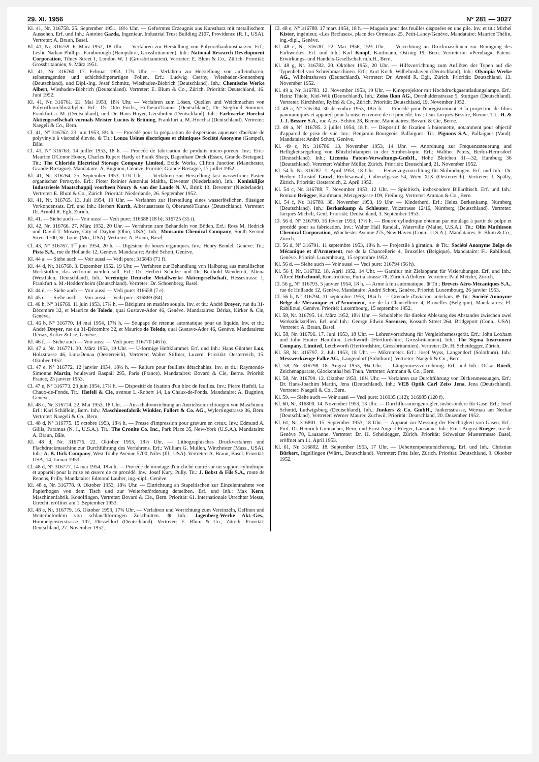29. XI. 1956 N° 281 — 3027
Kl. 41, Nr. 316758. 25. September 1951, 18½ Uhr. — Geformtes Erzeugnis aus Kunstharz mit metallischem Aussehen. Erf. und Inh.: Antoine Gazda, Ingenieur, Industrial Trust Building 2107, Providence (R. I., USA). Vertreter: A. Braun, Basel.
Kl. 41, Nr. 316759. 6. März 1952, 18 Uhr. — Verfahren zur Herstellung von Polyurethankunstharzen. Erf.: Leslie Nathan Phillips, Farnborough (Hampshire, Grossbritannien). Inh.: National Research Development Corporation, Tilney Street 1, London W. 1 (Grossbritannien). Vertreter: E. Blum & Co., Zürich. Priorität: Grossbritannien, 9. März 1951.
Kl. 41, Nr. 316760. 17. Februar 1953, 17¼ Uhr. — Verfahren zur Herstellung von aufleimbaren, selbsttragenden und schichtkörperartigen Folien. Erf.: Ludwig Cserny, Wiesbaden-Sonnenberg (Deutschland), und Dipl.-Ing. Josef Schmitz, Wiesbaden-Biebrich (Deutschland). Inh.: Chemische Werke Albert, Wiesbaden-Biebrich (Deutschland). Vertreter: E. Blum & Co., Zürich. Priorität: Deutschland, 16. Juni 1952.
Kl. 41, Nr. 316761. 21. Mai 1953, 18¼ Uhr. — Verfahren zum Lösen, Quellen und Weichmachen von Polytrifluorchloräthylen. Erf.: Dr. Otto Fuchs, Hofheim/Taunus (Deutschland); Dr. Siegfried Sommer, Frankfurt a. M. (Deutschland), und Dr. Hans Hoyer, Gersthofen (Deutschland). Inh.: Farbwerke Hoechst Aktiengesellschaft vormals Meister Lucius & Brüning, Frankfurt a. M.-Hoechst (Deutschland). Vertreter: Naegeli & Co., Bern.
Cl. 41, N° 316762. 23 juin 1953, 8¼ h. — Procédé pour la préparation de dispersions aqueuses d'acétate de polyvinyle à viscosité élevée. ⊕ Tit.: Lonza Usines électriques et chimiques Société Anonyme (Gampel), Bâle.
Cl. 41, N° 316763. 14 juillet 1953, 18 h. — Procédé de fabrication de produits micro-poreux. Inv.: Eric-Maurice O'Conor Honey, Charles Rupert Hardy et Frank Sharp, Dagenham Dock (Essex, Grande-Bretagne). Tit.: The Chloride Electrical Storage Company Limited, Exide Works, Clifton Junction (Manchester, Grande-Bretagne). Mandataire: A. Bugnion, Genève. Priorité: Grande-Bretagne, 17 juillet 1952.
Kl. 41, Nr. 316764. 25. September 1953, 17¼ Uhr. — Verfahren zur Herstellung fast wasserfreier Pasten organischer Peroxyde. Erf.: Pieter Reinier Antonius Maltha, Deventer (Niederlande). Inh.: Koninklijke Industrieele Maatschappij voorheen Noury & van der Lande N. V., Brink 13, Deventer (Niederlande). Vertreter: E. Blum & Co., Zürich. Priorität: Niederlande, 26. September 1952.
Kl. 41, Nr. 316765. 13. Juli 1954, 19 Uhr. — Verfahren zur Herstellung eines wasserlöslichen, flüssigen Vorkondensats. Erf. und Inh.: Herbert Kurth, Alberusstrasse 8, Oberursel/Taunus (Deutschland). Vertreter: Dr. Arnold R. Egli, Zürich.
Kl. 41. — Siehe auch — Voir aussi — Vedi pure: 316688 (18 b); 316725 (35 i).
Kl. 42, Nr. 316766. 27. März 1952, 20 Uhr. — Verfahren zum Behandeln von Böden. Erf.: Ross M. Hedrick und David T. Mowry, City of Dayton (Ohio, USA). Inh.: Monsanto Chemical Company, South Second Street 1700, St. Louis (Mo., USA). Vertreter: A. Braun, Basel.
Cl. 43, N° 316767. 1<sup>er</sup> juin 1954, 20 h. — Digesteur de boues organiques. Inv.: Henry Bendel, Genève. Tit.: Pista S.A., rue de Hollande 12, Genève. Mandataire: André Schott, Genève.
Kl. 44 a. — Siehe auch — Voir aussi — Vedi pure: 316843 (71 f).
Kl. 44 d, Nr. 316768. 3. Dezember 1952, 19 Uhr. — Verfahren zur Behandlung von Halbzeug aus metallischen Werkstoffen, das verformt werden soll. Erf.: Dr. Herbert Schulze und Dr. Berthold Wenderott, Altena (Westfalen, Deutschland). Inh.: Vereinigte Deutsche Metallwerke Aktiengesellschaft, Hessestrasse 1, Frankfurt a. M.-Heddernheim (Deutschland). Vertreter: Dr. Schoenberg, Basel.
Kl. 44 d. — Siehe auch — Voir aussi — Vedi pure: 316658 (7 e).
Kl. 45 c. — Siehe auch — Voir aussi — Vedi pure: 316869 (84).
Cl. 46 b, N° 316769. 11 juin 1953, 17¾ h. — Récipient en matière souple. Inv. et tit.: André Dreyer, rue du 31-Décembre 32, et Maurice de Toledo, quai Gustave-Ador 46, Genève. Mandataires: Dériaz, Kirker & Cie, Genève.
Cl. 46 b, N° 316770. 14 mai 1954, 17¾ h. — Soupape de retenue automatique pour un liquide. Inv. et tit.: André Dreyer, rue du 31-Décembre 32, et Maurice de Toledo, quai Gustave-Ador 46, Genève. Mandataires: Dériaz, Kirker & Cie, Genève.
Kl. 46 f. — Siehe auch — Voir aussi — Vedi pure: 316770 (46 b).
Kl. 47 a, Nr. 316771. 30. März 1953, 19 Uhr. — U-förmige Heftklammer. Erf. und Inh.: Hans Günther Lux, Holzstrasse 46, Linz/Donau (Oesterreich). Vertreter: Walter Stiftner, Luzern. Priorität: Oesterreich, 15. Oktober 1952.
Cl. 47 e, N° 316772. 12 janvier 1954, 18½ h. — Reliure pour feuillets détachables. Inv. et tit.: Raymonde-Simonne Martin, boulevard Raspail 295, Paris (France). Mandataires: Bovard & Cie, Berne. Priorité: France, 23 janvier 1953.
Cl. 47 e, N° 316773. 23 juin 1954, 17¾ h. — Dispositif de fixation d'un bloc de feuilles. Inv.: Pierre Hæfeli, La Chaux-de-Fonds. Tit.: Hæfeli & Cie, avenue L.-Robert 14, La Chaux-de-Fonds. Mandataire: A. Bugnion, Genève.
Kl. 48 c, Nr. 316774. 22. Mai 1953, 18 Uhr. — Ausschaltvorrichtung an Antriebseinrichtungen von Maschinen. Erf.: Karl Schäflein, Bern. Inh.: Maschinenfabrik Winkler, Fallert & Co. AG., Wylerringstrasse 36, Bern. Vertreter: Naegeli & Co., Bern.
Cl. 48 d, N° 316775. 15 octobre 1953, 18½ h. — Presse d'impression pour gravure en creux. Inv.: Edmund A. Gillis, Paramus (N. J., U.S.A.). Tit.: The Cronite Co. Inc., Park Place 35, New-York (U.S.A.). Mandataire: A. Braun, Bâle.
Kl. 48 d, Nr. 316776. 22. Oktober 1953, 18½ Uhr. — Lithographisches Druckverfahren und Flachdruckmaschine zur Durchführung des Verfahrens. Erf.: William G. Mullen, Winchester (Mass., USA). Inh.: A. B. Dick Company, West Touhy Avenue 5700, Niles (Ill., USA). Vertreter: A. Braun, Basel. Priorität: USA, 14. Januar 1953.
Cl. 48 d, N° 316777. 14 mai 1954, 18¼ h. — Procédé de montage d'un cliché cintré sur un support cylindrique et appareil pour la mise en œuvre de ce procédé. Inv.: Josef Kury, Pully. Tit.: J. Bobst & Fils S.A., route de Renens, Prilly. Mandataire: Edmond Lauber, ing.-dipl., Genève.
Kl. 48 e, Nr. 316778. 9. Oktober 1953, 18¼ Uhr. — Einrichtung an Stapeltischen zur Einzelentnahme von Papierbogen von dem Tisch und zur Weiterbeförderung derselben. Erf. und Inh.: Max Kern, Maschinenfabrik, Konolfingen. Vertreter: Bovard & Cie., Bern. Priorität: 61. Internationale Utrechter Messe, Utrecht, eröffnet am 1. September 1953.
Kl. 48 e, Nr. 316779. 16. Oktober 1953, 17¾ Uhr. — Verfahren und Vorrichtung zum Vereinzeln, Oeffnen und Weiterbefördern von schlauchförmigen Zuschnitten. ⊕ Inh.: Jagenberg-Werke Akt.-Ges., Himmelgeisterstrasse 107, Düsseldorf (Deutschland). Vertreter: E. Blum & Co., Zürich. Priorität: Deutschland, 27. November 1952.
Cl. 48 e, N° 316780. 17 mars 1954, 18 h. — Magasin pour des feuilles disposées en une pile. Inv. et tit.: Michel Kister, ingénieur, «Les Recluses», place des Ormeaux 25, Petit-Lancy/Genève. Mandataire: Maurice Thélin, ing.-dipl., Genève.
Kl. 48 e, Nr. 316781. 22. Mai 1956, 15½ Uhr. — Vorrichtung an Druckmaschinen zur Reinigung des Farbwerkes. Erf. und Inh.: Karl Knopf, Kaufmann, Ostring 19, Bern. Vertreterin: «Peruhag», Patent-Erwirkungs- und Handels-Gesellschaft m.b.H., Bern.
Kl. 48 g, Nr. 316782. 20. Oktober 1953, 20 Uhr. — Hilfsvorrichtung zum Auflöten der Typen auf die Typenhebel von Schreibmaschinen. Erf.: Kurt Koch, Wilhelmshaven (Deutschland). Inh.: Olympia Werke AG., Wilhelmshaven (Deutschland). Vertreter: Dr. Arnold R. Egli, Zürich. Priorität: Deutschland, 13. November 1952.
Kl. 49 a, Nr. 316783. 12. November 1953, 19 Uhr. — Kinoprojektor mit Hochdruckgasentladungslampe. Erf.: Heinz Thiele, Kiel-Wik (Deutschland). Inh.: Zeiss Ikon AG., Dornhaldenstrasse 5, Stuttgart (Deutschland). Vertreter: Kirchhofer, Ryffel & Co., Zürich. Priorität: Deutschland, 19. November 1952.
Cl. 49 a, N° 316784. 30 décembre 1953, 18½ h. — Procédé pour l'enregistrement et la projection de films panoramiques et appareil pour la mise en œuvre de ce procédé. Inv.: Jean-Jacques Bessire, Bienne. Tit.: H. & J. J. Bessire S.A., rue Alex.-Schöni 28, Bienne. Mandataires: Bovard & Cie, Berne.
Cl. 49 a, N° 316785. 2 juillet 1954, 18 h. — Dispositif de fixation à baïonnette, notamment pour objectif d'appareil de prise de vue. Inv.: Benjamin Bourgeois, Ballaigues. Tit.: Pignons S.A., Ballaigues (Vaud). Mandataire: André Schott, Genève.
Kl. 49 c, Nr. 316786. 13. November 1953, 14 Uhr. — Anordnung zur Frequenzsteuerung und Helligkeitsregelung von Blitzlichtlampen in der Stroboskopie. Erf.: Walther Peters, Berlin-Hermsdorf (Deutschland). Inh.: Licentia Patent-Verwaltungs-GmbH., Hohe Bleichen 31—32, Hamburg 36 (Deutschland). Vertreter: Walther Müller, Zürich. Priorität: Deutschland, 21. November 1952.
Kl. 54 b, Nr. 316787. 1. April 1953, 18 Uhr. — Fersenzugvorrichtung für Skibindungen. Erf. und Inh.: Dr. Herbert Christof Günzl, Rechtsanwalt, Cobenzlgasse 54, Wien XIX (Oesterreich). Vertreter: J. Spälty, Zürich. Priorität: Oesterreich, 2. April 1952.
Kl. 54 c, Nr. 316788. 7. November 1953, 12 Uhr. — Spieltisch, insbesondere Billardtisch. Erf. und Inh.: Romain Brügger, Kaufmann, Metzgergasse 109, Freiburg. Vertreter: Amman & Co., Bern.
Kl. 54 f, Nr. 316789. 30. November 1953, 19 Uhr. — Kinderherd. Erf.: Heinz Berkenkamp, Nürnberg (Deutschland). Inh.: Berkenkamp & Schleuter, Volzstrasse 12/16, Nürnberg (Deutschland). Vertreter: Jacques Micheli, Genf. Priorität: Deutschland, 3. September 1953.
Cl. 56 d, N° 316790. 16 février 1953, 17½ h. — Bourre cylindrique obtenue par moulage à partir de pulpe et procédé pour sa fabrication. Inv.: Walter Hall Randall, Waterville (Maine, U.S.A.). Tit.: Olin Mathieson Chemical Corporation, Winchester Avenue 275, New Haven (Conn., U.S.A.). Mandataires: E. Blum & Co., Zurich.
Cl. 56 d, N° 316791. 11 septembre 1953, 18¼ h. — Projectile à giration. ⊕ Tit.: Société Anonyme Belge de Mécanique et d'Armement, rue de la Chancellerie 4, Bruxelles (Belgique). Mandataire: Fl. Rabilloud, Genève. Priorité: Luxembourg, 15 septembre 1952.
Kl. 56 d. — Siehe auch — Voir aussi — Vedi pure: 316794 (56 h).
Kl. 56 f, Nr. 316792. 18. April 1952, 14 Uhr. — Garnitur mit Zielapparat für Visierübungen. Erf. und Inh.: Alfred Hufschmid, Konstrukteur, Furttalstrasse 78, Zürich-Affoltern. Vertreter: Paul Metzler, Zürich.
Cl. 56 g, N° 316793. 5 janvier 1954, 18 h. — Arme à feu automatique. ⊕ Tit.: Brevets Aéro-Mécaniques S.A., rue de Hollande 12, Genève. Mandataire: André Schott, Genève. Priorité: Luxembourg, 26 janvier 1953.
Cl. 56 h, N° 316794. 11 septembre 1953, 18¼ h. — Grenade d'aviation antichars. ⊕ Tit.: Société Anonyme Belge de Mécanique et d'Armement, rue de la Chancellerie 4, Bruxelles (Belgique). Mandataires: Fl. Rabilloud, Genève. Priorité: Luxembourg, 15 septembre 1952.
Kl. 58, Nr. 316795. 14. März 1952, 18½ Uhr. — Schublehre für direkte Ablesung des Abstandes zwischen zwei Werkstückstellen. Erf. und Inh.: George Edwin Sorensen, Kossuth Street 264, Bridgeport (Conn., USA). Vertreter: A. Braun, Basel.
Kl. 58, Nr. 316796. 17. Juni 1953, 18 Uhr. — Lehrenvorrichtung für Vergleichsmessgerät. Erf.: John Loxham und John Hunter Hamilton, Letchworth (Hertfordshire, Grossbritannien). Inh.: The Sigma Instrument Company, Limited, Letchworth (Hertfordshire, Grossbritannien). Vertreter: Dr. H. Scheidegger, Zürich.
Kl. 58, Nr. 316797. 2. Juli 1953, 18 Uhr. — Mikrometer. Erf.: Josef Wyss, Langendorf (Solothurn). Inh.: Messwerkzeuge Falke AG., Langendorf (Solothurn). Vertreter: Naegeli & Co., Bern.
Kl. 58, Nr. 316798. 18. August 1953, 9¾ Uhr. — Längenmessvorrichtung. Erf. und Inh.: Oskar Rüedi, Zeichenapparate, Glockenthal bei Thun. Vertreter: Ammann & Co., Bern.
Kl. 58, Nr. 316799. 12. Oktober 1953, 18¼ Uhr. — Verfahren zur Durchführung von Dickenmessungen. Erf.: Dr. Hans-Joachim Martin, Jena (Deutschland). Inh.: VEB Optik Carl Zeiss Jena, Jena (Deutschland). Vertreter: Naegeli & Co., Bern.
Kl. 59. — Siehe auch — Voir aussi — Vedi pure: 316935 (112); 316985 (120 f).
Kl. 60, Nr. 316800. 14. November 1953, 13 Uhr. — Durchflussmengenregler, insbesondere für Gase. Erf.: Josef Schmid, Ludwigsburg (Deutschland). Inh.: Junkers & Co. GmbH., Junkersstrasse, Wernau am Neckar (Deutschland). Vertreter: Werner Maurer, Zuchwil. Priorität: Deutschland, 20. Dezember 1952.
Kl. 61, Nr. 316801. 15. September 1953, 18 Uhr. — Apparat zur Messung der Feuchtigkeit von Gasen. Erf.: Prof. Dr. Heinrich Greinacher, Bern, und Ernst August Rüeger, Lausanne. Inh.: Ernst August Rüeger, rue de Genève 70, Lausanne. Vertreter: Dr. H. Scheidegger, Zürich. Priorität: Schweizer Mustermesse Basel, eröffnet am 11. April 1953.
Kl. 61, Nr. 316802. 18. September 1953, 17 Uhr. — Uebertemperatursicherung. Erf. und Inh.: Christian Bürkert, Ingelfingen (Württ., Deutschland). Vertreter: Fritz Isler, Zürich. Priorität: Deutschland, 9. Oktober 1952.